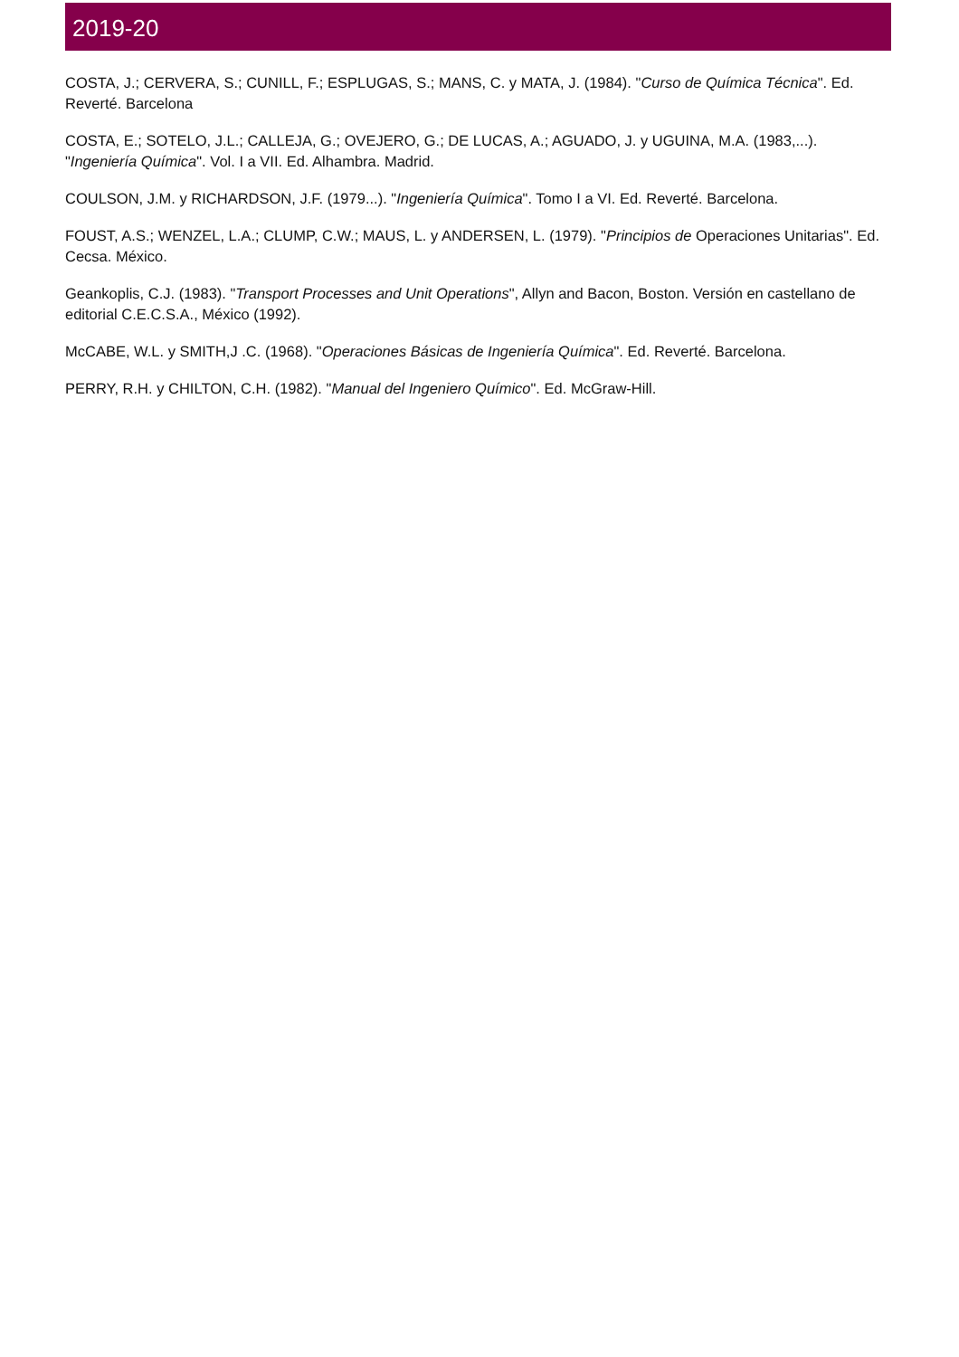2019-20
COSTA, J.; CERVERA, S.; CUNILL, F.; ESPLUGAS, S.; MANS, C. y MATA, J. (1984). "Curso de Química Técnica". Ed. Reverté. Barcelona
COSTA, E.; SOTELO, J.L.; CALLEJA, G.; OVEJERO, G.; DE LUCAS, A.; AGUADO, J. y UGUINA, M.A. (1983,...). "Ingeniería Química". Vol. I a VII. Ed. Alhambra. Madrid.
COULSON, J.M. y RICHARDSON, J.F. (1979...). "Ingeniería Química". Tomo I a VI. Ed. Reverté. Barcelona.
FOUST, A.S.; WENZEL, L.A.; CLUMP, C.W.; MAUS, L. y ANDERSEN, L. (1979). "Principios de Operaciones Unitarias". Ed. Cecsa. México.
Geankoplis, C.J. (1983). "Transport Processes and Unit Operations", Allyn and Bacon, Boston. Versión en castellano de editorial C.E.C.S.A., México (1992).
McCABE, W.L. y SMITH,J .C. (1968). "Operaciones Básicas de Ingeniería Química". Ed. Reverté. Barcelona.
PERRY, R.H. y CHILTON, C.H. (1982). "Manual del Ingeniero Químico". Ed. McGraw-Hill.